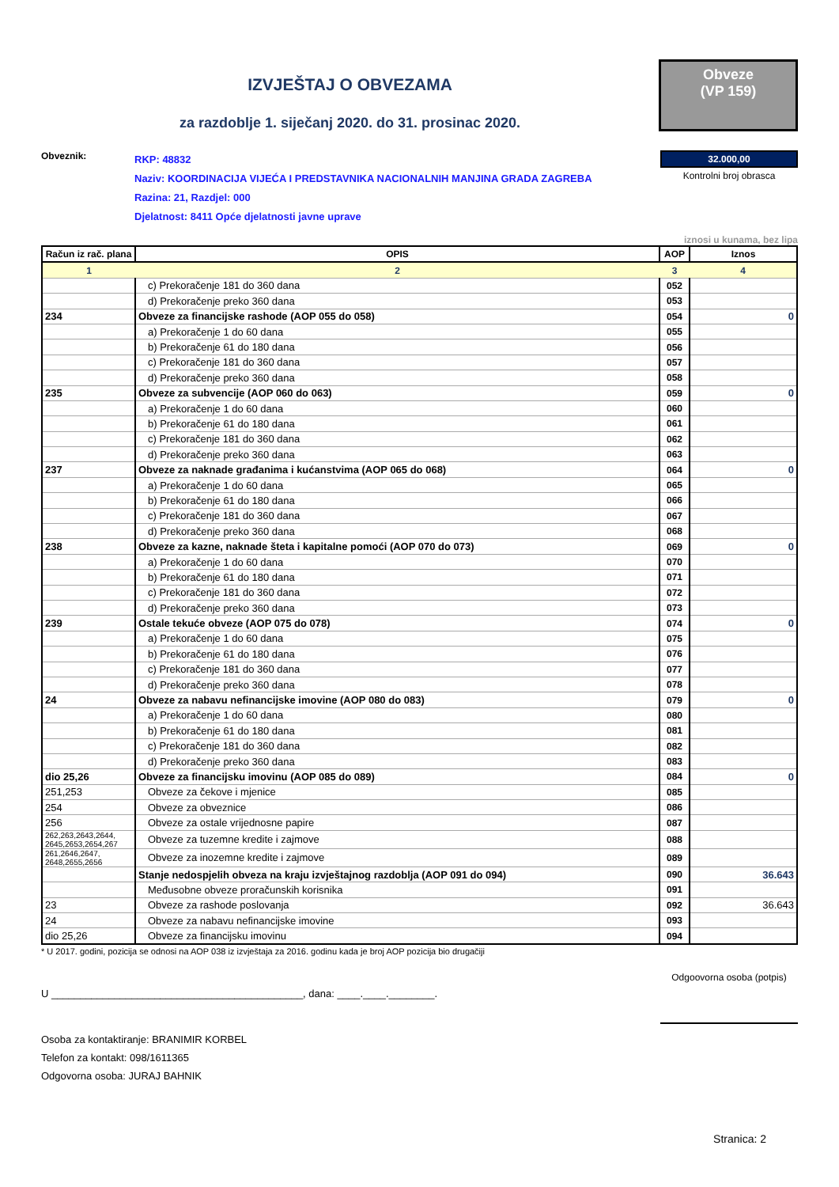IZVJEŠTAJ O OBVEZAMA
za razdoblje 1. siječanj 2020. do 31. prosinac 2020.
Obveze
(VP 159)
Obveznik:
RKP: 48832
Naziv: KOORDINACIJA VIJEĆA I PREDSTAVNIKA NACIONALNIH MANJINA GRADA ZAGREBA
Razina: 21, Razdjel: 000
Djelatnost: 8411 Opće djelatnosti javne uprave
32.000,00
Kontrolni broj obrasca
iznosi u kunama, bez lipa
| Račun iz rač. plana | OPIS | AOP | Iznos |
| --- | --- | --- | --- |
| 1 | 2 | 3 | 4 |
| | c) Prekoračenje 181 do 360 dana | 052 | |
| | d) Prekoračenje preko 360 dana | 053 | |
| 234 | Obveze za financijske rashode (AOP 055 do 058) | 054 | 0 |
| | a) Prekoračenje 1 do 60 dana | 055 | |
| | b) Prekoračenje 61 do 180 dana | 056 | |
| | c) Prekoračenje 181 do 360 dana | 057 | |
| | d) Prekoračenje preko 360 dana | 058 | |
| 235 | Obveze za subvencije (AOP 060 do 063) | 059 | 0 |
| | a) Prekoračenje 1 do 60 dana | 060 | |
| | b) Prekoračenje 61 do 180 dana | 061 | |
| | c) Prekoračenje 181 do 360 dana | 062 | |
| | d) Prekoračenje preko 360 dana | 063 | |
| 237 | Obveze za naknade građanima i kućanstvima (AOP 065 do 068) | 064 | 0 |
| | a) Prekoračenje 1 do 60 dana | 065 | |
| | b) Prekoračenje 61 do 180 dana | 066 | |
| | c) Prekoračenje 181 do 360 dana | 067 | |
| | d) Prekoračenje preko 360 dana | 068 | |
| 238 | Obveze za kazne, naknade šteta i kapitalne pomoći (AOP 070 do 073) | 069 | 0 |
| | a) Prekoračenje 1 do 60 dana | 070 | |
| | b) Prekoračenje 61 do 180 dana | 071 | |
| | c) Prekoračenje 181 do 360 dana | 072 | |
| | d) Prekoračenje preko 360 dana | 073 | |
| 239 | Ostale tekuće obveze (AOP 075 do 078) | 074 | 0 |
| | a) Prekoračenje 1 do 60 dana | 075 | |
| | b) Prekoračenje 61 do 180 dana | 076 | |
| | c) Prekoračenje 181 do 360 dana | 077 | |
| | d) Prekoračenje preko 360 dana | 078 | |
| 24 | Obveze za nabavu nefinancijske imovine (AOP 080 do 083) | 079 | 0 |
| | a) Prekoračenje 1 do 60 dana | 080 | |
| | b) Prekoračenje 61 do 180 dana | 081 | |
| | c) Prekoračenje 181 do 360 dana | 082 | |
| | d) Prekoračenje preko 360 dana | 083 | |
| dio 25,26 | Obveze za financijsku imovinu (AOP 085 do 089) | 084 | 0 |
| 251,253 | Obveze za čekove i mjenice | 085 | |
| 254 | Obveze za obveznice | 086 | |
| 256 | Obveze za ostale vrijednosne papire | 087 | |
| 262,263,2643,2644, 2645,2653,2654,267 | Obveze za tuzemne kredite i zajmove | 088 | |
| 261,2646,2647, 2648,2655,2656 | Obveze za inozemne kredite i zajmove | 089 | |
| | Stanje nedospjelih obveza na kraju izvještajnog razdoblja (AOP 091 do 094) | 090 | 36.643 |
| | Međusobne obveze proračunskih korisnika | 091 | |
| 23 | Obveze za rashode poslovanja | 092 | 36.643 |
| 24 | Obveze za nabavu nefinancijske imovine | 093 | |
| dio 25,26 | Obveze za financijsku imovinu | 094 | |
* U 2017. godini, pozicija se odnosi na AOP 038 iz izvještaja za 2016. godinu kada je broj AOP pozicija bio drugačiji
U ____________________________________________, dana: ____.____.________.
Odgoovorna osoba (potpis)
Osoba za kontaktiranje: BRANIMIR KORBEL
Telefon za kontakt: 098/1611365
Odgovorna osoba: JURAJ BAHNIK
Stranica: 2